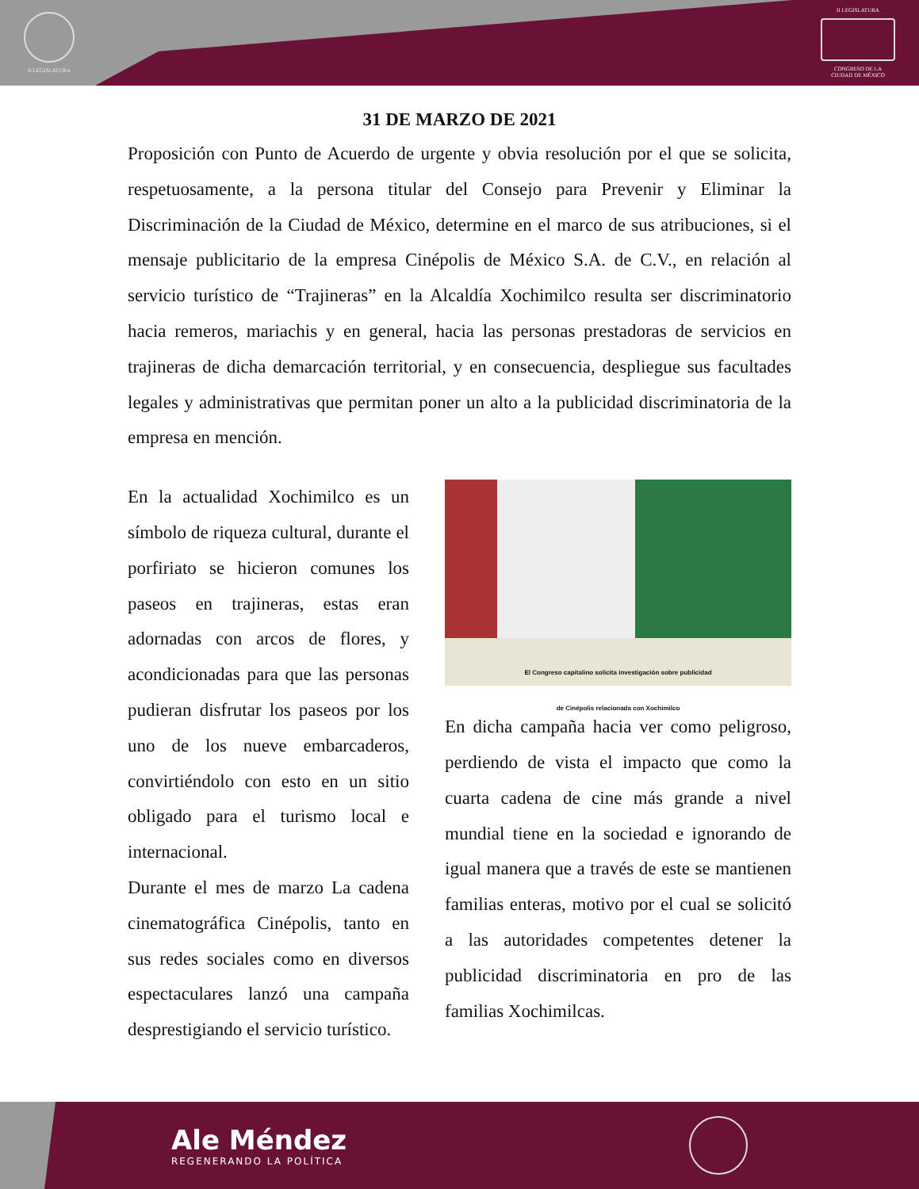II LEGISLATURA
II LEGISLATURA
CONGRESO DE LA
CIUDAD DE MÉXICO
31 DE MARZO DE 2021
Proposición con Punto de Acuerdo de urgente y obvia resolución por el que se solicita, respetuosamente, a la persona titular del Consejo para Prevenir y Eliminar la Discriminación de la Ciudad de México, determine en el marco de sus atribuciones, si el mensaje publicitario de la empresa Cinépolis de México S.A. de C.V., en relación al servicio turístico de “Trajineras” en la Alcaldía Xochimilco resulta ser discriminatorio hacia remeros, mariachis y en general, hacia las personas prestadoras de servicios en trajineras de dicha demarcación territorial, y en consecuencia, despliegue sus facultades legales y administrativas que permitan poner un alto a la publicidad discriminatoria de la empresa en mención.
En la actualidad Xochimilco es un símbolo de riqueza cultural, durante el porfiriato se hicieron comunes los paseos en trajineras, estas eran adornadas con arcos de flores, y acondicionadas para que las personas pudieran disfrutar los paseos por los uno de los nueve embarcaderos, convirtiéndolo con esto en un sitio obligado para el turismo local e internacional.
Durante el mes de marzo La cadena cinematográfica Cinépolis, tanto en sus redes sociales como en diversos espectaculares lanzó una campaña desprestigiando el servicio turístico.
El Congreso capitalino solicita investigación sobre publicidad
de Cinépolis relacionada con Xochimilco
En dicha campaña hacia ver como peligroso, perdiendo de vista el impacto que como la cuarta cadena de cine más grande a nivel mundial tiene en la sociedad e ignorando de igual manera que a través de este se mantienen familias enteras, motivo por el cual se solicitó a las autoridades competentes detener la publicidad discriminatoria en pro de las familias Xochimilcas.
Ale Méndez
REGENERANDO LA POLÍTICA